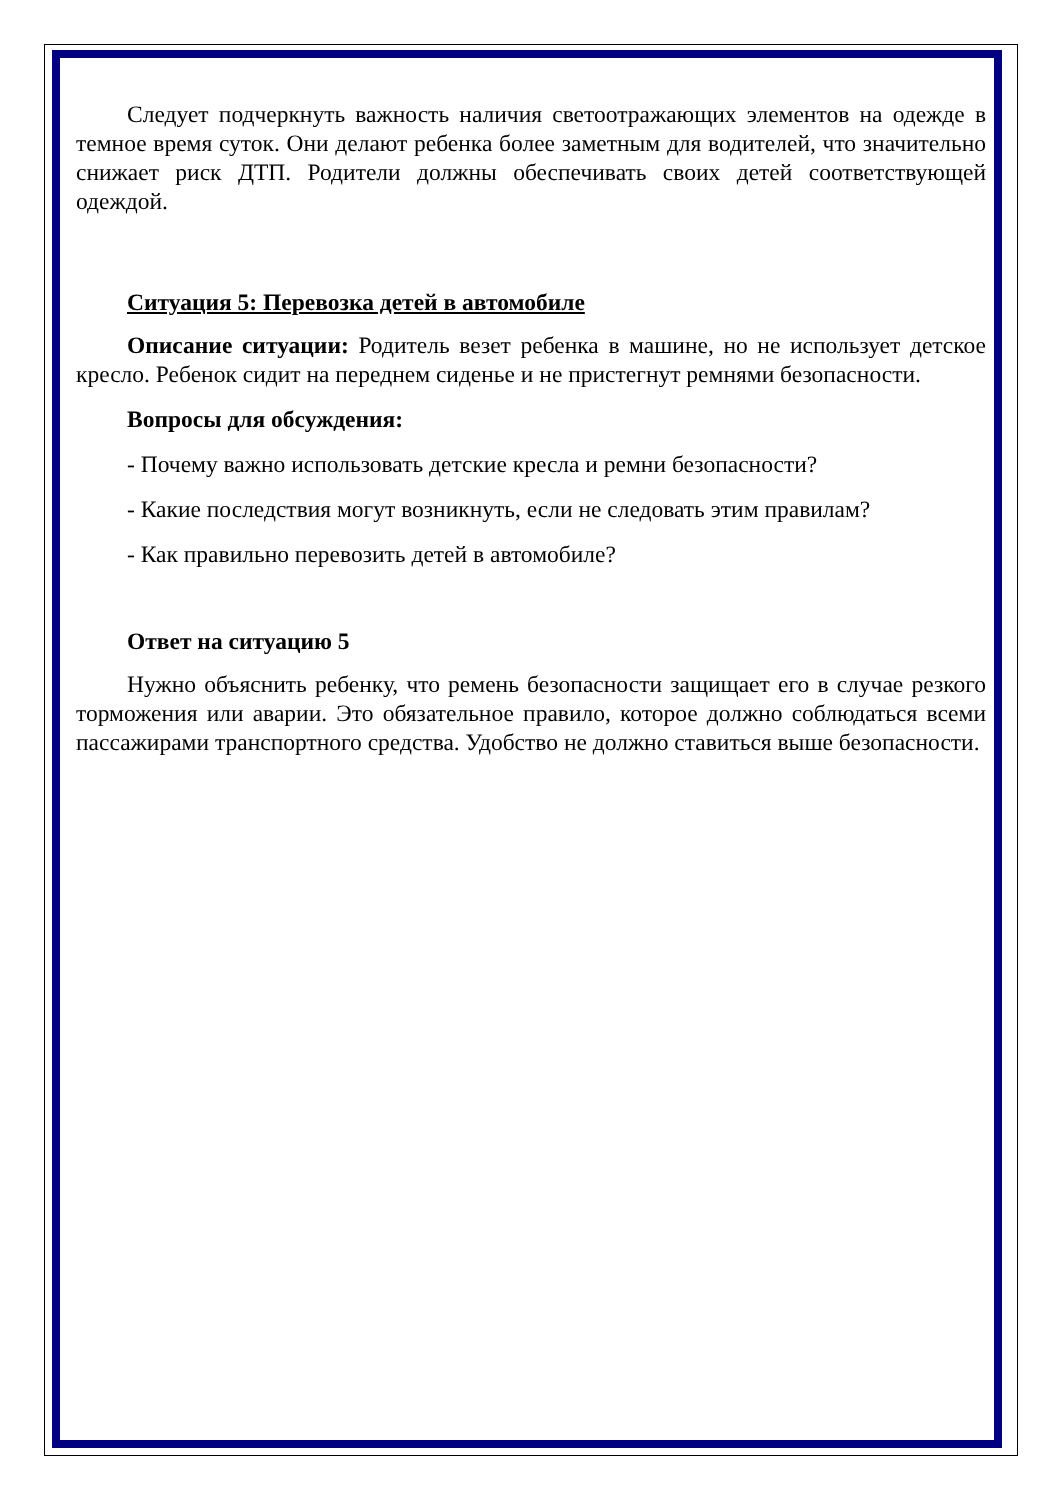Следует подчеркнуть важность наличия светоотражающих элементов на одежде в темное время суток. Они делают ребенка более заметным для водителей, что значительно снижает риск ДТП. Родители должны обеспечивать своих детей соответствующей одеждой.
Ситуация 5: Перевозка детей в автомобиле
Описание ситуации: Родитель везет ребенка в машине, но не использует детское кресло. Ребенок сидит на переднем сиденье и не пристегнут ремнями безопасности.
Вопросы для обсуждения:
- Почему важно использовать детские кресла и ремни безопасности?
- Какие последствия могут возникнуть, если не следовать этим правилам?
- Как правильно перевозить детей в автомобиле?
Ответ на ситуацию 5
Нужно объяснить ребенку, что ремень безопасности защищает его в случае резкого торможения или аварии. Это обязательное правило, которое должно соблюдаться всеми пассажирами транспортного средства. Удобство не должно ставиться выше безопасности.